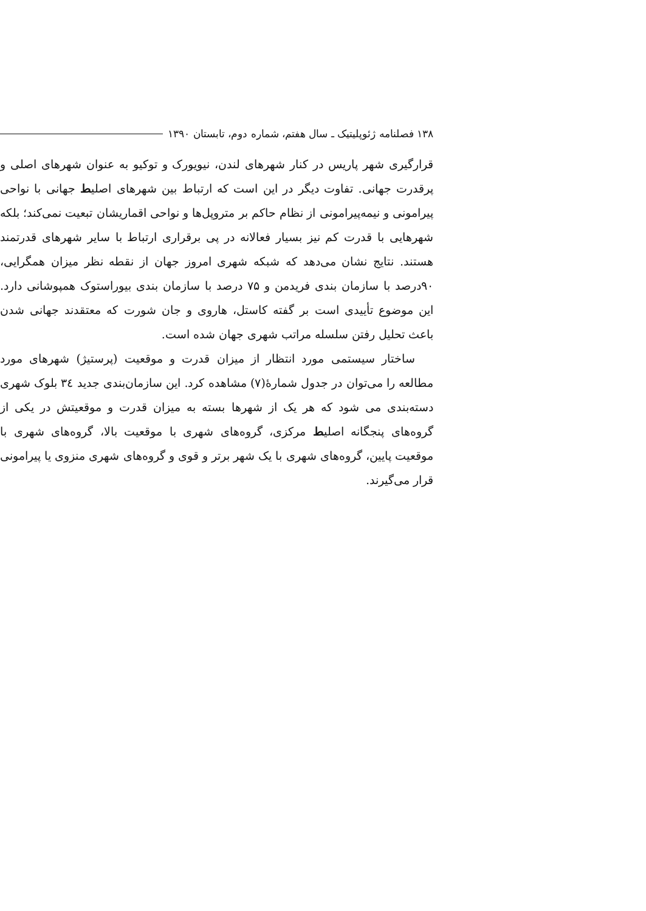۱۳۸ فصلنامه ژئوپلیتیک ـ سال هفتم، شماره دوم، تابستان ۱۳۹۰
قرارگیری شهر پاریس در کنار شهرهای لندن، نیویورک و توکیو به عنوان شهرهای اصلی و پرقدرت جهانی. تفاوت دیگر در این است که ارتباط بین شهرهای اصلیط جهانی با نواحی پیرامونی و نیمه‌پیرامونی از نظام حاکم بر متروپل‌ها و نواحی اقماریشان تبعیت نمی‌کند؛ بلکه شهرهایی با قدرت کم نیز بسیار فعالانه در پی برقراری ارتباط با سایر شهرهای قدرتمند هستند. نتایج نشان می‌دهد که شبکه شهری امروز جهان از نقطه نظر میزان همگرایی، ۹۰درصد با سازمان بندی فریدمن و ۷۵ درصد با سازمان بندی بیوراستوک همپوشانی دارد. این موضوع تأییدی است بر گفته کاستل، هاروی و جان شورت که معتقدند جهانی شدن باعث تحلیل رفتن سلسله مراتب شهری جهان شده است.
ساختار سیستمی مورد انتظار از میزان قدرت و موقعیت (پرستیژ) شهرهای مورد مطالعه را می‌توان در جدول شمارهٔ(۷) مشاهده کرد. این سازمان‌بندی جدید ۳٤ بلوک شهری دسته‌بندی می شود که هر یک از شهرها بسته به میزان قدرت و موقعیتش در یکی از گروه‌های پنجگانه اصلیط مرکزی، گروه‌های شهری با موقعیت بالا، گروه‌های شهری با موقعیت پایین، گروه‌های شهری با یک شهر برتر و قوی و گروه‌های شهری منزوی یا پیرامونی قرار می‌گیرند.